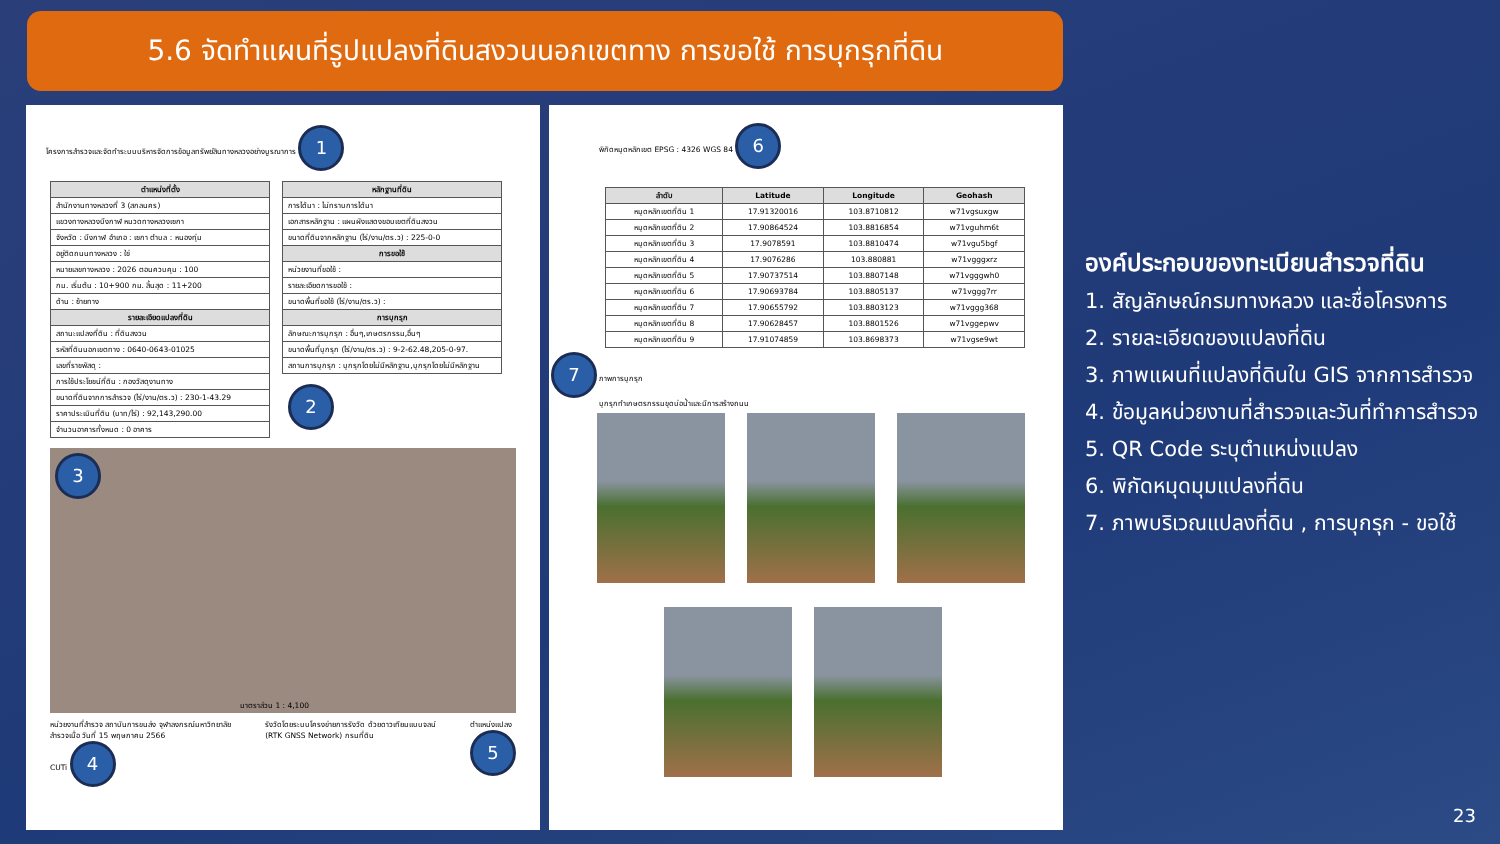5.6 จัดทำแผนที่รูปแปลงที่ดินสงวนนอกเขตทาง การขอใช้ การบุกรุกที่ดิน
โครงการสำรวจและจัดทำระบบบริหารจัดการข้อมูลทรัพย์สินทางหลวงอย่างบูรณาการ 1
| ตำแหน่งที่ตั้ง |
| --- |
| สำนักงานทางหลวงที่ 3 (สกลนคร) |
| แขวงทางหลวงบึงกาฬ หมวดทางหลวงเซกา |
| จังหวัด : บึงกาฬ อำเภอ : เซกา ตำบล : หนองทุ่ม |
| อยู่ติดถนนทางหลวง : ใช่ |
| หมายเลขทางหลวง : 2026 ตอนควบคุม : 100 |
| กม. เริ่มต้น : 10+900 กม. สิ้นสุด : 11+200 |
| ด้าน : ซ้ายทาง |
| รายละเอียดแปลงที่ดิน |
| สถานะแปลงที่ดิน : ที่ดินสงวน |
| รหัสที่ดินนอกเขตทาง : 0640-0643-01025 |
| เลขที่ราชพัสดุ : |
| การใช้ประโยชน์ที่ดิน : กองวัสดุงานทาง |
| ขนาดที่ดินจากการสำรวจ (ไร่/งาน/ตร.ว) : 230-1-43.29 |
| ราคาประเมินที่ดิน (บาท/ไร่) : 92,143,290.00 |
| จำนวนอาคารทั้งหมด : 0 อาคาร |
| หลักฐานที่ดิน |
| --- |
| การได้มา : ไม่ทราบการได้มา |
| เอกสารหลักฐาน : แผนผังแสดงขอบเขตที่ดินสงวน |
| ขนาดที่ดินจากหลักฐาน (ไร่/งาน/ตร.ว) : 225-0-0 |
| การขอใช้ |
| หน่วยงานที่ขอใช้ : |
| รายละเอียดการขอใช้ : |
| ขนาดพื้นที่ขอใช้ (ไร่/งาน/ตร.ว) : |
| การบุกรุก |
| ลักษณะการบุกรุก : อื่นๆ,เกษตรกรรม,อื่นๆ |
| ขนาดพื้นที่บุกรุก (ไร่/งาน/ตร.ว) : 9-2-62.48,205-0-97. |
| สถานการบุกรุก : บุกรุกโดยไม่มีหลักฐาน,บุกรุกโดยไม่มีหลักฐาน |
2
3
มาตราส่วน 1 : 4,100
หน่วยงานที่สำรวจ สถาบันการขนส่ง จุฬาลงกรณ์มหาวิทยาลัย
สำรวจเมื่อ วันที่ 15 พฤษภาคม 2566
CUTi 4
รังวัดโดยระบบโครงข่ายการรังวัด ด้วยดาวเทียมแบบจลน์
(RTK GNSS Network) กรมที่ดิน
ตำแหน่งแปลง
5
พิกัดหมุดหลักเขต EPSG : 4326 WGS 84 6
| ลำดับ | Latitude | Longitude | Geohash |
| --- | --- | --- | --- |
| หมุดหลักเขตที่ดิน 1 | 17.91320016 | 103.8710812 | w71vgsuxgw |
| หมุดหลักเขตที่ดิน 2 | 17.90864524 | 103.8816854 | w71vguhm6t |
| หมุดหลักเขตที่ดิน 3 | 17.9078591 | 103.8810474 | w71vgu5bgf |
| หมุดหลักเขตที่ดิน 4 | 17.9076286 | 103.880881 | w71vgggxrz |
| หมุดหลักเขตที่ดิน 5 | 17.90737514 | 103.8807148 | w71vgggwh0 |
| หมุดหลักเขตที่ดิน 6 | 17.90693784 | 103.8805137 | w71vggg7rr |
| หมุดหลักเขตที่ดิน 7 | 17.90655792 | 103.8803123 | w71vggg368 |
| หมุดหลักเขตที่ดิน 8 | 17.90628457 | 103.8801526 | w71vggepwv |
| หมุดหลักเขตที่ดิน 9 | 17.91074859 | 103.8698373 | w71vgse9wt |
7 ภาพการบุกรุก
บุกรุกทำเกษตรกรรมขุดบ่อน้ำและมีการสร้างถนน
องค์ประกอบของทะเบียนสำรวจที่ดิน
1. สัญลักษณ์กรมทางหลวง และชื่อโครงการ
2. รายละเอียดของแปลงที่ดิน
3. ภาพแผนที่แปลงที่ดินใน GIS จากการสำรวจ
4. ข้อมูลหน่วยงานที่สำรวจและวันที่ทำการสำรวจ
5. QR Code ระบุตำแหน่งแปลง
6. พิกัดหมุดมุมแปลงที่ดิน
7. ภาพบริเวณแปลงที่ดิน , การบุกรุก - ขอใช้
23